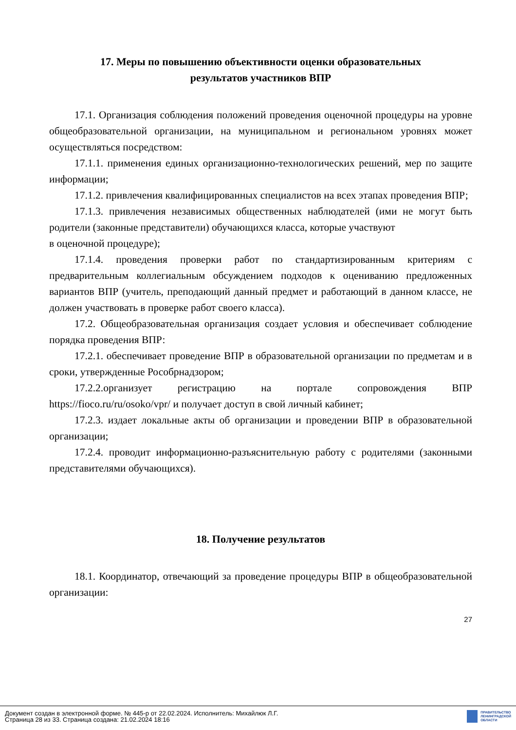17. Меры по повышению объективности оценки образовательных
результатов участников ВПР
17.1. Организация соблюдения положений проведения оценочной процедуры на уровне общеобразовательной организации, на муниципальном и региональном уровнях может осуществляться посредством:
17.1.1. применения единых организационно-технологических решений, мер по защите информации;
17.1.2. привлечения квалифицированных специалистов на всех этапах проведения ВПР;
17.1.3. привлечения независимых общественных наблюдателей (ими не могут быть родители (законные представители) обучающихся класса, которые участвуют
в оценочной процедуре);
17.1.4. проведения проверки работ по стандартизированным критериям с предварительным коллегиальным обсуждением подходов к оцениванию предложенных вариантов ВПР (учитель, преподающий данный предмет и работающий в данном классе, не должен участвовать в проверке работ своего класса).
17.2. Общеобразовательная организация создает условия и обеспечивает соблюдение порядка проведения ВПР:
17.2.1. обеспечивает проведение ВПР в образовательной организации по предметам и в сроки, утвержденные Рособрнадзором;
17.2.2.организует регистрацию на портале сопровождения ВПР https://fioco.ru/ru/osoko/vpr/ и получает доступ в свой личный кабинет;
17.2.3. издает локальные акты об организации и проведении ВПР в образовательной организации;
17.2.4. проводит информационно-разъяснительную работу с родителями (законными представителями обучающихся).
18. Получение результатов
18.1. Координатор, отвечающий за проведение процедуры ВПР в общеобразовательной организации:
27
Документ создан в электронной форме. № 445-р от 22.02.2024. Исполнитель: Михайлюк Л.Г.
Страница 28 из 33. Страница создана: 21.02.2024 18:16
ПРАВИТЕЛЬСТВО
ЛЕНИНГРАДСКОЙ
ОБЛАСТИ